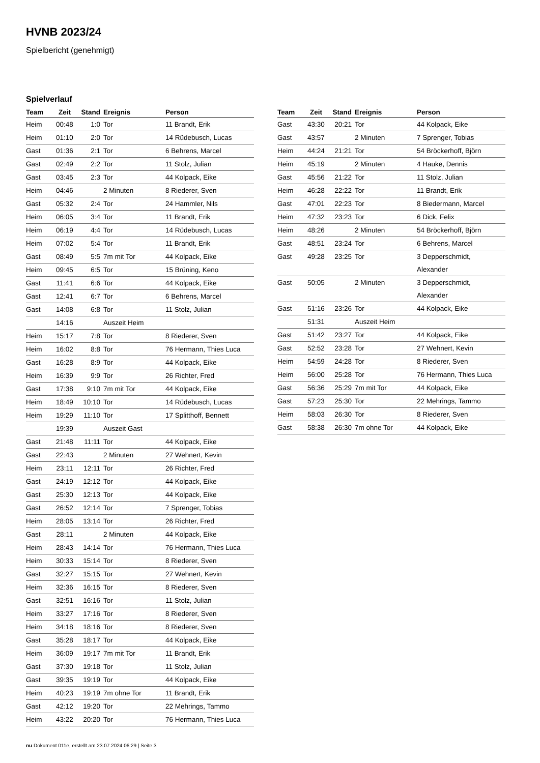HVNB 2023/24
Spielbericht (genehmigt)
Spielverlauf
| Team | Zeit | Stand | Ereignis | Person |
| --- | --- | --- | --- | --- |
| Heim | 00:48 | 1:0 | Tor | 11 Brandt, Erik |
| Heim | 01:10 | 2:0 | Tor | 14 Rüdebusch, Lucas |
| Gast | 01:36 | 2:1 | Tor | 6 Behrens, Marcel |
| Gast | 02:49 | 2:2 | Tor | 11 Stolz, Julian |
| Gast | 03:45 | 2:3 | Tor | 44 Kolpack, Eike |
| Heim | 04:46 | | 2 Minuten | 8 Riederer, Sven |
| Gast | 05:32 | 2:4 | Tor | 24 Hammler, Nils |
| Heim | 06:05 | 3:4 | Tor | 11 Brandt, Erik |
| Heim | 06:19 | 4:4 | Tor | 14 Rüdebusch, Lucas |
| Heim | 07:02 | 5:4 | Tor | 11 Brandt, Erik |
| Gast | 08:49 | 5:5 | 7m mit Tor | 44 Kolpack, Eike |
| Heim | 09:45 | 6:5 | Tor | 15 Brüning, Keno |
| Gast | 11:41 | 6:6 | Tor | 44 Kolpack, Eike |
| Gast | 12:41 | 6:7 | Tor | 6 Behrens, Marcel |
| Gast | 14:08 | 6:8 | Tor | 11 Stolz, Julian |
| | 14:16 | | Auszeit Heim | |
| Heim | 15:17 | 7:8 | Tor | 8 Riederer, Sven |
| Heim | 16:02 | 8:8 | Tor | 76 Hermann, Thies Luca |
| Gast | 16:28 | 8:9 | Tor | 44 Kolpack, Eike |
| Heim | 16:39 | 9:9 | Tor | 26 Richter, Fred |
| Gast | 17:38 | 9:10 | 7m mit Tor | 44 Kolpack, Eike |
| Heim | 18:49 | 10:10 | Tor | 14 Rüdebusch, Lucas |
| Heim | 19:29 | 11:10 | Tor | 17 Splitthoff, Bennett |
| | 19:39 | | Auszeit Gast | |
| Gast | 21:48 | 11:11 | Tor | 44 Kolpack, Eike |
| Gast | 22:43 | | 2 Minuten | 27 Wehnert, Kevin |
| Heim | 23:11 | 12:11 | Tor | 26 Richter, Fred |
| Gast | 24:19 | 12:12 | Tor | 44 Kolpack, Eike |
| Gast | 25:30 | 12:13 | Tor | 44 Kolpack, Eike |
| Gast | 26:52 | 12:14 | Tor | 7 Sprenger, Tobias |
| Heim | 28:05 | 13:14 | Tor | 26 Richter, Fred |
| Gast | 28:11 | | 2 Minuten | 44 Kolpack, Eike |
| Heim | 28:43 | 14:14 | Tor | 76 Hermann, Thies Luca |
| Heim | 30:33 | 15:14 | Tor | 8 Riederer, Sven |
| Gast | 32:27 | 15:15 | Tor | 27 Wehnert, Kevin |
| Heim | 32:36 | 16:15 | Tor | 8 Riederer, Sven |
| Gast | 32:51 | 16:16 | Tor | 11 Stolz, Julian |
| Heim | 33:27 | 17:16 | Tor | 8 Riederer, Sven |
| Heim | 34:18 | 18:16 | Tor | 8 Riederer, Sven |
| Gast | 35:28 | 18:17 | Tor | 44 Kolpack, Eike |
| Heim | 36:09 | 19:17 | 7m mit Tor | 11 Brandt, Erik |
| Gast | 37:30 | 19:18 | Tor | 11 Stolz, Julian |
| Gast | 39:35 | 19:19 | Tor | 44 Kolpack, Eike |
| Heim | 40:23 | 19:19 | 7m ohne Tor | 11 Brandt, Erik |
| Gast | 42:12 | 19:20 | Tor | 22 Mehrings, Tammo |
| Heim | 43:22 | 20:20 | Tor | 76 Hermann, Thies Luca |
| Team | Zeit | Stand | Ereignis | Person |
| --- | --- | --- | --- | --- |
| Gast | 43:30 | 20:21 | Tor | 44 Kolpack, Eike |
| Gast | 43:57 | | 2 Minuten | 7 Sprenger, Tobias |
| Heim | 44:24 | 21:21 | Tor | 54 Bröckerhoff, Björn |
| Heim | 45:19 | | 2 Minuten | 4 Hauke, Dennis |
| Gast | 45:56 | 21:22 | Tor | 11 Stolz, Julian |
| Heim | 46:28 | 22:22 | Tor | 11 Brandt, Erik |
| Gast | 47:01 | 22:23 | Tor | 8 Biedermann, Marcel |
| Heim | 47:32 | 23:23 | Tor | 6 Dick, Felix |
| Heim | 48:26 | | 2 Minuten | 54 Bröckerhoff, Björn |
| Gast | 48:51 | 23:24 | Tor | 6 Behrens, Marcel |
| Gast | 49:28 | 23:25 | Tor | 3 Depperschmidt, Alexander |
| Gast | 50:05 | | 2 Minuten | 3 Depperschmidt, Alexander |
| Gast | 51:16 | 23:26 | Tor | 44 Kolpack, Eike |
| | 51:31 | | Auszeit Heim | |
| Gast | 51:42 | 23:27 | Tor | 44 Kolpack, Eike |
| Gast | 52:52 | 23:28 | Tor | 27 Wehnert, Kevin |
| Heim | 54:59 | 24:28 | Tor | 8 Riederer, Sven |
| Heim | 56:00 | 25:28 | Tor | 76 Hermann, Thies Luca |
| Gast | 56:36 | 25:29 | 7m mit Tor | 44 Kolpack, Eike |
| Gast | 57:23 | 25:30 | Tor | 22 Mehrings, Tammo |
| Heim | 58:03 | 26:30 | Tor | 8 Riederer, Sven |
| Gast | 58:38 | 26:30 | 7m ohne Tor | 44 Kolpack, Eike |
nu.Dokument 011e, erstellt am 23.07.2024 06:29 | Seite 3